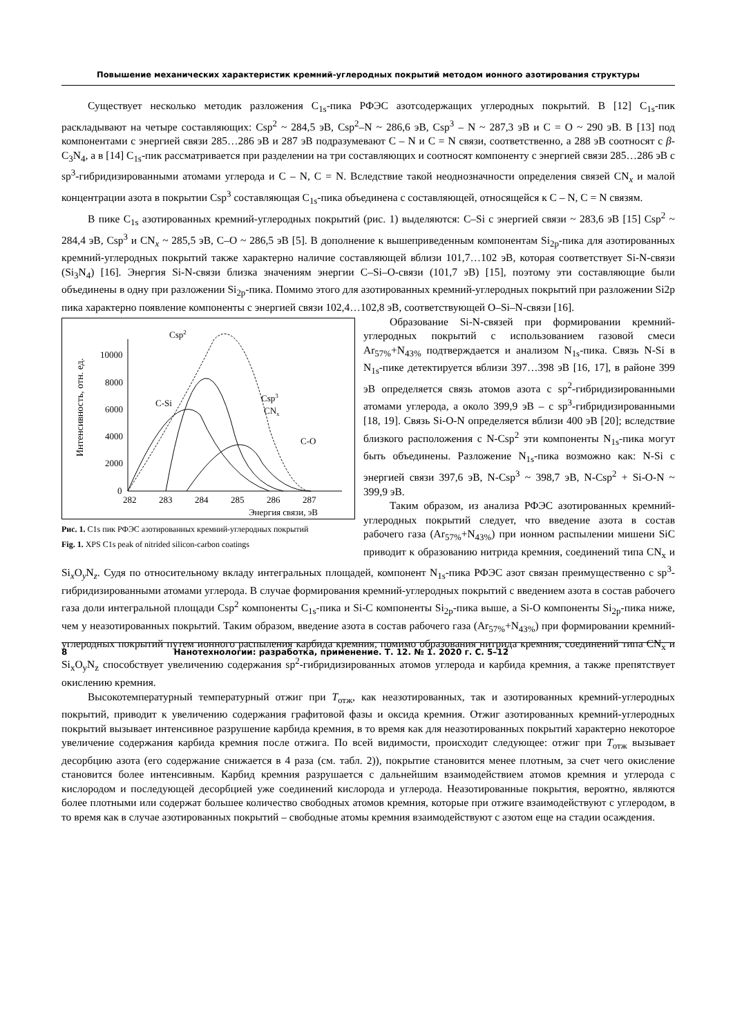Повышение механических характеристик кремний-углеродных покрытий методом ионного азотирования структуры
Существует несколько методик разложения C<sub>1s</sub>-пика РФЭС азотсодержащих углеродных покрытий. В [12] C<sub>1s</sub>-пик раскладывают на четыре составляющих: Csp<sup>2</sup> ~ 284,5 эВ, Csp<sup>2</sup>–N ~ 286,6 эВ, Csp<sup>3</sup> – N ~ 287,3 эВ и C = O ~ 290 эВ. В [13] под компонентами с энергией связи 285…286 эВ и 287 эВ подразумевают C – N и C = N связи, соответственно, а 288 эВ соотносят с β-C<sub>3</sub>N<sub>4</sub>, а в [14] C<sub>1s</sub>-пик рассматривается при разделении на три составляющих и соотносят компоненту с энергией связи 285…286 эВ с sp<sup>3</sup>-гибридизированными атомами углерода и C – N, C = N. Вследствие такой неоднозначности определения связей CN<sub>x</sub> и малой концентрации азота в покрытии Csp<sup>3</sup> составляющая C<sub>1s</sub>-пика объединена с составляющей, относящейся к C – N, C = N связям.
В пике C<sub>1s</sub> азотированных кремний-углеродных покрытий (рис. 1) выделяются: C–Si с энергией связи ~ 283,6 эВ [15] Csp<sup>2</sup> ~ 284,4 эВ, Csp<sup>3</sup> и CN<sub>x</sub> ~ 285,5 эВ, C–O ~ 286,5 эВ [5]. В дополнение к вышеприведенным компонентам Si<sub>2p</sub>-пика для азотированных кремний-углеродных покрытий также характерно наличие составляющей вблизи 101,7…102 эВ, которая соответствует Si-N-связи (Si<sub>3</sub>N<sub>4</sub>) [16]. Энергия Si-N-связи близка значениям энергии C–Si–O-связи (101,7 эВ) [15], поэтому эти составляющие были объединены в одну при разложении Si<sub>2p</sub>-пика. Помимо этого для азотированных кремний-углеродных покрытий при разложении Si2p пика характерно появление компоненты с энергией связи 102,4…102,8 эВ, соответствующей O–Si–N-связи [16].
Интенсивность, отн. ед.
10000
8000
6000
4000
2000
0
282
283
284
285
286
287
Энергия связи, эВ
Csp2
C-Si
Csp3
CNx
C-O
Рис. 1. C1s пик РФЭС азотированных кремний-углеродных покрытий
Fig. 1. XPS C1s peak of nitrided silicon-carbon coatings
Образование Si-N-связей при формировании кремний-углеродных покрытий с использованием газовой смеси Ar<sub>57%</sub>+N<sub>43%</sub> подтверждается и анализом N<sub>1s</sub>-пика. Связь N-Si в N<sub>1s</sub>-пике детектируется вблизи 397…398 эВ [16, 17], в районе 399 эВ определяется связь атомов азота с sp<sup>2</sup>-гибридизированными атомами углерода, а около 399,9 эВ – с sp<sup>3</sup>-гибридизированными [18, 19]. Связь Si-O-N определяется вблизи 400 эВ [20]; вследствие близкого расположения с N-Csp<sup>2</sup> эти компоненты N<sub>1s</sub>-пика могут быть объединены. Разложение N<sub>1s</sub>-пика возможно как: N-Si с энергией связи 397,6 эВ, N-Csp<sup>3</sup> ~ 398,7 эВ, N-Csp<sup>2</sup> + Si-O-N ~ 399,9 эВ.
Таким образом, из анализа РФЭС азотированных кремний-углеродных покрытий следует, что введение азота в состав рабочего газа (Ar<sub>57%</sub>+N<sub>43%</sub>) при ионном распылении мишени SiC приводит к образованию нитрида кремния, соединений типа CN<sub>x</sub> и Si<sub>x</sub>O<sub>y</sub>N<sub>z</sub>. Судя по относительному вкладу интегральных площадей, компонент N<sub>1s</sub>-пика РФЭС азот связан преимущественно с sp<sup>3</sup>-гибридизированными атомами углерода. В случае формирования кремний-углеродных покрытий с введением азота в состав рабочего газа доли интегральной площади Csp<sup>2</sup> компоненты C<sub>1s</sub>-пика и Si-C компоненты Si<sub>2p</sub>-пика выше, а Si-O компоненты Si<sub>2p</sub>-пика ниже, чем у неазотированных покрытий. Таким образом, введение азота в состав рабочего газа (Ar<sub>57%</sub>+N<sub>43%</sub>) при формировании кремний-углеродных покрытий путем ионного распыления карбида кремния, помимо образования нитрида кремния, соединений типа CN<sub>x</sub> и Si<sub>x</sub>O<sub>y</sub>N<sub>z</sub> способствует увеличению содержания sp<sup>2</sup>-гибридизированных атомов углерода и карбида кремния, а также препятствует окислению кремния.
Высокотемпературный температурный отжиг при T<sub>отж</sub>, как неазотированных, так и азотированных кремний-углеродных покрытий, приводит к увеличению содержания графитовой фазы и оксида кремния. Отжиг азотированных кремний-углеродных покрытий вызывает интенсивное разрушение карбида кремния, в то время как для неазотированных покрытий характерно некоторое увеличение содержания карбида кремния после отжига. По всей видимости, происходит следующее: отжиг при T<sub>отж</sub> вызывает десорбцию азота (его содержание снижается в 4 раза (см. табл. 2)), покрытие становится менее плотным, за счет чего окисление становится более интенсивным. Карбид кремния разрушается с дальнейшим взаимодействием атомов кремния и углерода с кислородом и последующей десорбцией уже соединений кислорода и углерода. Неазотированные покрытия, вероятно, являются более плотными или содержат большее количество свободных атомов кремния, которые при отжиге взаимодействуют с углеродом, в то время как в случае азотированных покрытий – свободные атомы кремния взаимодействуют с азотом еще на стадии осаждения.
8 Нанотехнологии: разработка, применение. Т. 12. № 1. 2020 г. С. 5–12